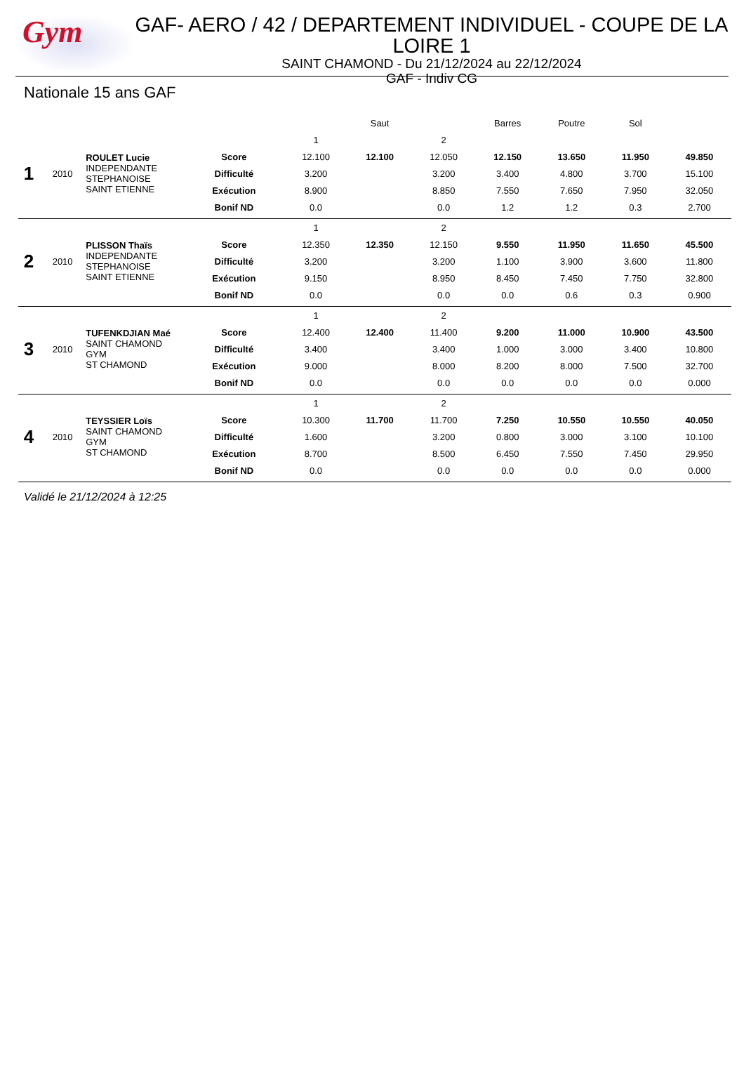Gym
GAF- AERO / 42 / DEPARTEMENT INDIVIDUEL - COUPE DE LA LOIRE 1
SAINT CHAMOND - Du 21/12/2024 au 22/12/2024
GAF - Indiv CG
Nationale 15 ans GAF
| | | | | Saut | | | Barres | Poutre | Sol | |
| 1 | 2010 | ROULET Lucie INDEPENDANTE STEPHANOISE SAINT ETIENNE | | 1 | | 2 | | | | |
| | | | Score | 12.100 | 12.100 | 12.050 | 12.150 | 13.650 | 11.950 | 49.850 |
| | | | Difficulté | 3.200 | | 3.200 | 3.400 | 4.800 | 3.700 | 15.100 |
| | | | Exécution | 8.900 | | 8.850 | 7.550 | 7.650 | 7.950 | 32.050 |
| | | | Bonif ND | 0.0 | | 0.0 | 1.2 | 1.2 | 0.3 | 2.700 |
| 2 | 2010 | PLISSON Thaïs INDEPENDANTE STEPHANOISE SAINT ETIENNE | | 1 | | 2 | | | | |
| | | | Score | 12.350 | 12.350 | 12.150 | 9.550 | 11.950 | 11.650 | 45.500 |
| | | | Difficulté | 3.200 | | 3.200 | 1.100 | 3.900 | 3.600 | 11.800 |
| | | | Exécution | 9.150 | | 8.950 | 8.450 | 7.450 | 7.750 | 32.800 |
| | | | Bonif ND | 0.0 | | 0.0 | 0.0 | 0.6 | 0.3 | 0.900 |
| 3 | 2010 | TUFENKDJIAN Maé SAINT CHAMOND GYM ST CHAMOND | | 1 | | 2 | | | | |
| | | | Score | 12.400 | 12.400 | 11.400 | 9.200 | 11.000 | 10.900 | 43.500 |
| | | | Difficulté | 3.400 | | 3.400 | 1.000 | 3.000 | 3.400 | 10.800 |
| | | | Exécution | 9.000 | | 8.000 | 8.200 | 8.000 | 7.500 | 32.700 |
| | | | Bonif ND | 0.0 | | 0.0 | 0.0 | 0.0 | 0.0 | 0.000 |
| 4 | 2010 | TEYSSIER Loïs SAINT CHAMOND GYM ST CHAMOND | | 1 | | 2 | | | | |
| | | | Score | 10.300 | 11.700 | 11.700 | 7.250 | 10.550 | 10.550 | 40.050 |
| | | | Difficulté | 1.600 | | 3.200 | 0.800 | 3.000 | 3.100 | 10.100 |
| | | | Exécution | 8.700 | | 8.500 | 6.450 | 7.550 | 7.450 | 29.950 |
| | | | Bonif ND | 0.0 | | 0.0 | 0.0 | 0.0 | 0.0 | 0.000 |
Validé le 21/12/2024 à 12:25